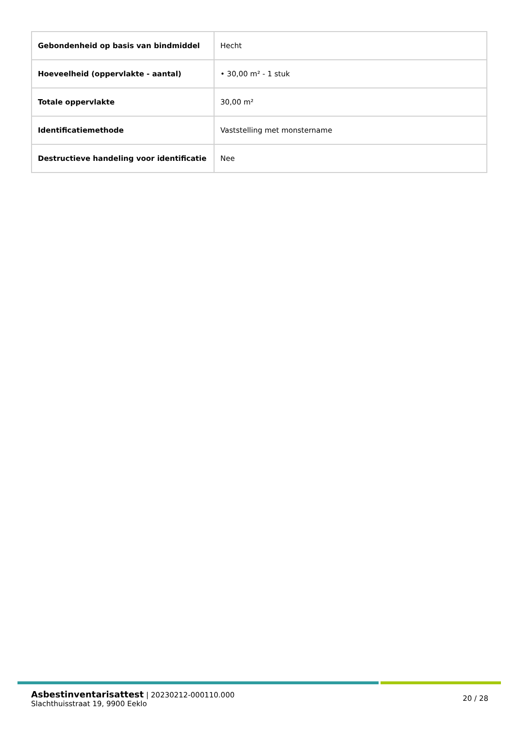| Gebondenheid op basis van bindmiddel | Hecht |
| Hoeveelheid (oppervlakte - aantal) | • 30,00 m² - 1 stuk |
| Totale oppervlakte | 30,00 m² |
| Identificatiemethode | Vaststelling met monstername |
| Destructieve handeling voor identificatie | Nee |
Asbestinventarisattest | 20230212-000110.000
Slachthuisstraat 19, 9900 Eeklo
20 / 28